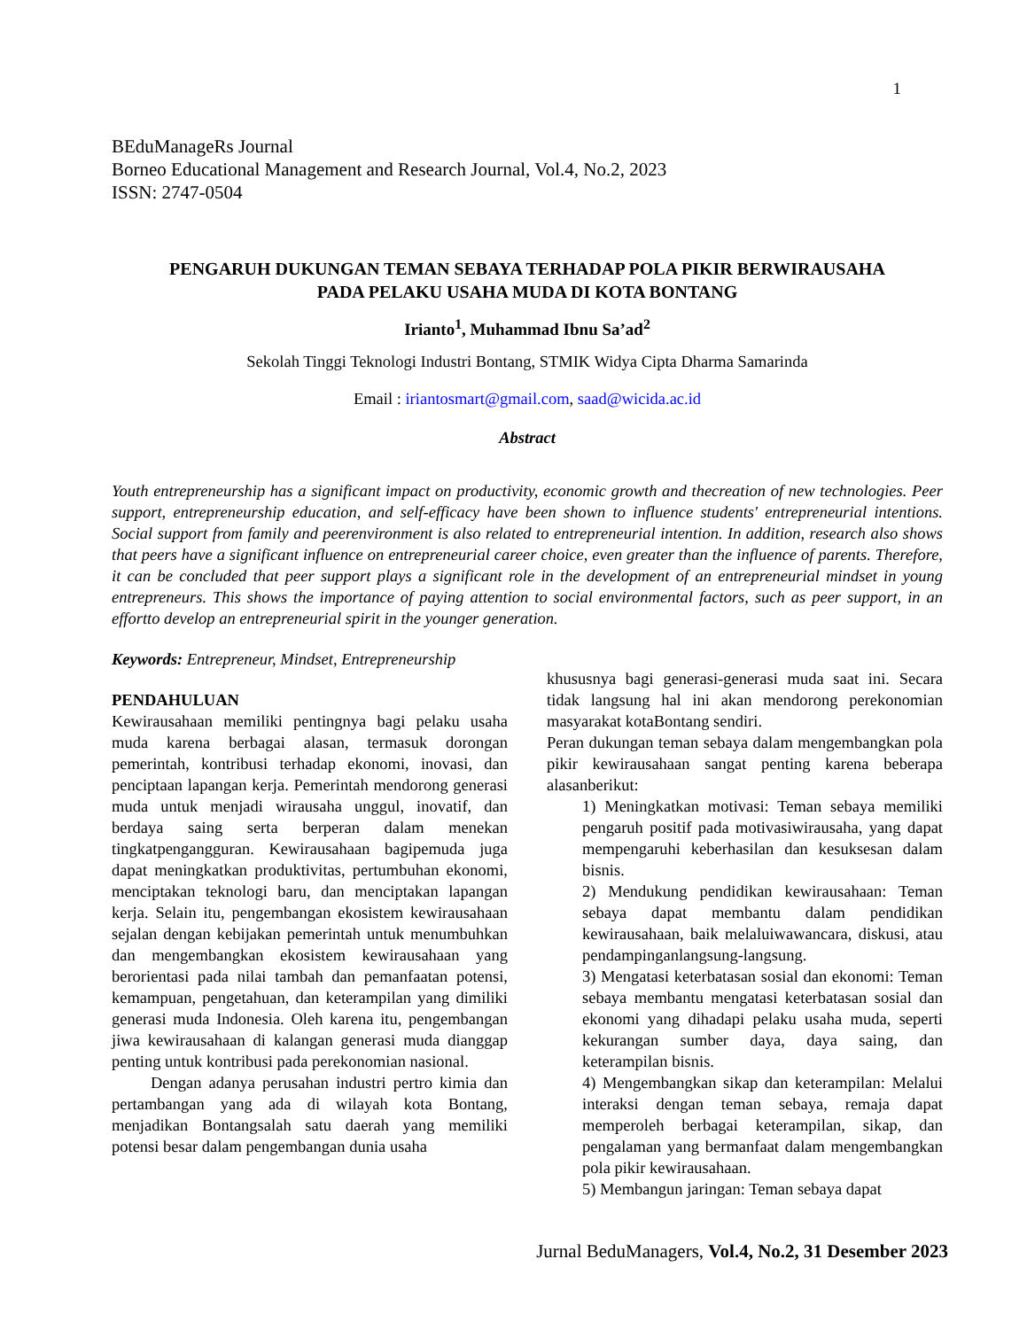1
BEduManageRs Journal
Borneo Educational Management and Research Journal, Vol.4, No.2, 2023
ISSN: 2747-0504
PENGARUH DUKUNGAN TEMAN SEBAYA TERHADAP POLA PIKIR BERWIRAUSAHA
PADA PELAKU USAHA MUDA DI KOTA BONTANG
Irianto<sup>1</sup>, Muhammad Ibnu Sa’ad<sup>2</sup>
Sekolah Tinggi Teknologi Industri Bontang, STMIK Widya Cipta Dharma Samarinda
Email : iriantosmart@gmail.com, saad@wicida.ac.id
Abstract
Youth entrepreneurship has a significant impact on productivity, economic growth and thecreation of new technologies. Peer support, entrepreneurship education, and self-efficacy have been shown to influence students' entrepreneurial intentions. Social support from family and peerenvironment is also related to entrepreneurial intention. In addition, research also shows that peers have a significant influence on entrepreneurial career choice, even greater than the influence of parents. Therefore, it can be concluded that peer support plays a significant role in the development of an entrepreneurial mindset in young entrepreneurs. This shows the importance of paying attention to social environmental factors, such as peer support, in an effortto develop an entrepreneurial spirit in the younger generation.
Keywords: Entrepreneur, Mindset, Entrepreneurship
PENDAHULUAN
Kewirausahaan memiliki pentingnya bagi pelaku usaha muda karena berbagai alasan, termasuk dorongan pemerintah, kontribusi terhadap ekonomi, inovasi, dan penciptaan lapangan kerja. Pemerintah mendorong generasi muda untuk menjadi wirausaha unggul, inovatif, dan berdaya saing serta berperan dalam menekan tingkatpengangguran. Kewirausahaan bagipemuda juga dapat meningkatkan produktivitas, pertumbuhan ekonomi, menciptakan teknologi baru, dan menciptakan lapangan kerja. Selain itu, pengembangan ekosistem kewirausahaan sejalan dengan kebijakan pemerintah untuk menumbuhkan dan mengembangkan ekosistem kewirausahaan yang berorientasi pada nilai tambah dan pemanfaatan potensi, kemampuan, pengetahuan, dan keterampilan yang dimiliki generasi muda Indonesia. Oleh karena itu, pengembangan jiwa kewirausahaan di kalangan generasi muda dianggap penting untuk kontribusi pada perekonomian nasional.
Dengan adanya perusahan industri pertro kimia dan pertambangan yang ada di wilayah kota Bontang, menjadikan Bontangsalah satu daerah yang memiliki potensi besar dalam pengembangan dunia usaha
khususnya bagi generasi-generasi muda saat ini. Secara tidak langsung hal ini akan mendorong perekonomian masyarakat kotaBontang sendiri.
Peran dukungan teman sebaya dalam mengembangkan pola pikir kewirausahaan sangat penting karena beberapa alasanberikut:
1) Meningkatkan motivasi: Teman sebaya memiliki pengaruh positif pada motivasiwirausaha, yang dapat mempengaruhi keberhasilan dan kesuksesan dalam bisnis.
2) Mendukung pendidikan kewirausahaan: Teman sebaya dapat membantu dalam pendidikan kewirausahaan, baik melaluiwawancara, diskusi, atau pendampinganlangsung-langsung.
3) Mengatasi keterbatasan sosial dan ekonomi: Teman sebaya membantu mengatasi keterbatasan sosial dan ekonomi yang dihadapi pelaku usaha muda, seperti kekurangan sumber daya, daya saing, dan keterampilan bisnis.
4) Mengembangkan sikap dan keterampilan: Melalui interaksi dengan teman sebaya, remaja dapat memperoleh berbagai keterampilan, sikap, dan pengalaman yang bermanfaat dalam mengembangkan pola pikir kewirausahaan.
5) Membangun jaringan: Teman sebaya dapat
Jurnal BeduManagers, Vol.4, No.2, 31 Desember 2023